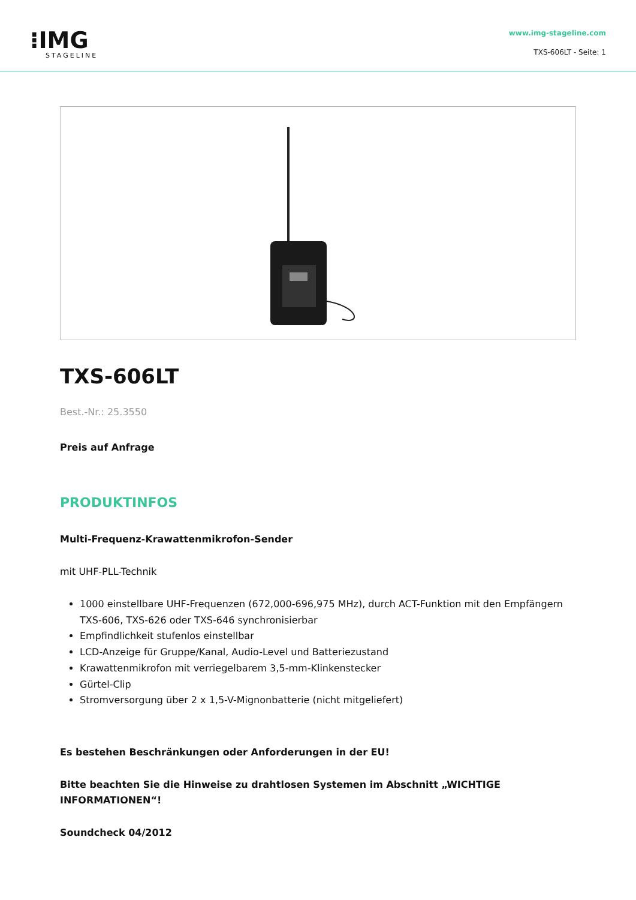⁝IMG
STAGELINE
www.img-stageline.com
TXS-606LT - Seite: 1
TXS-606LT
Best.-Nr.: 25.3550
Preis auf Anfrage
PRODUKTINFOS
Multi-Frequenz-Krawattenmikrofon-Sender
mit UHF-PLL-Technik
1000 einstellbare UHF-Frequenzen (672,000-696,975 MHz), durch ACT-Funktion mit den Empfängern TXS-606, TXS-626 oder TXS-646 synchronisierbar
Empfindlichkeit stufenlos einstellbar
LCD-Anzeige für Gruppe/Kanal, Audio-Level und Batteriezustand
Krawattenmikrofon mit verriegelbarem 3,5-mm-Klinkenstecker
Gürtel-Clip
Stromversorgung über 2 x 1,5-V-Mignonbatterie (nicht mitgeliefert)
Es bestehen Beschränkungen oder Anforderungen in der EU!
Bitte beachten Sie die Hinweise zu drahtlosen Systemen im Abschnitt „WICHTIGE INFORMATIONEN“!
Soundcheck 04/2012